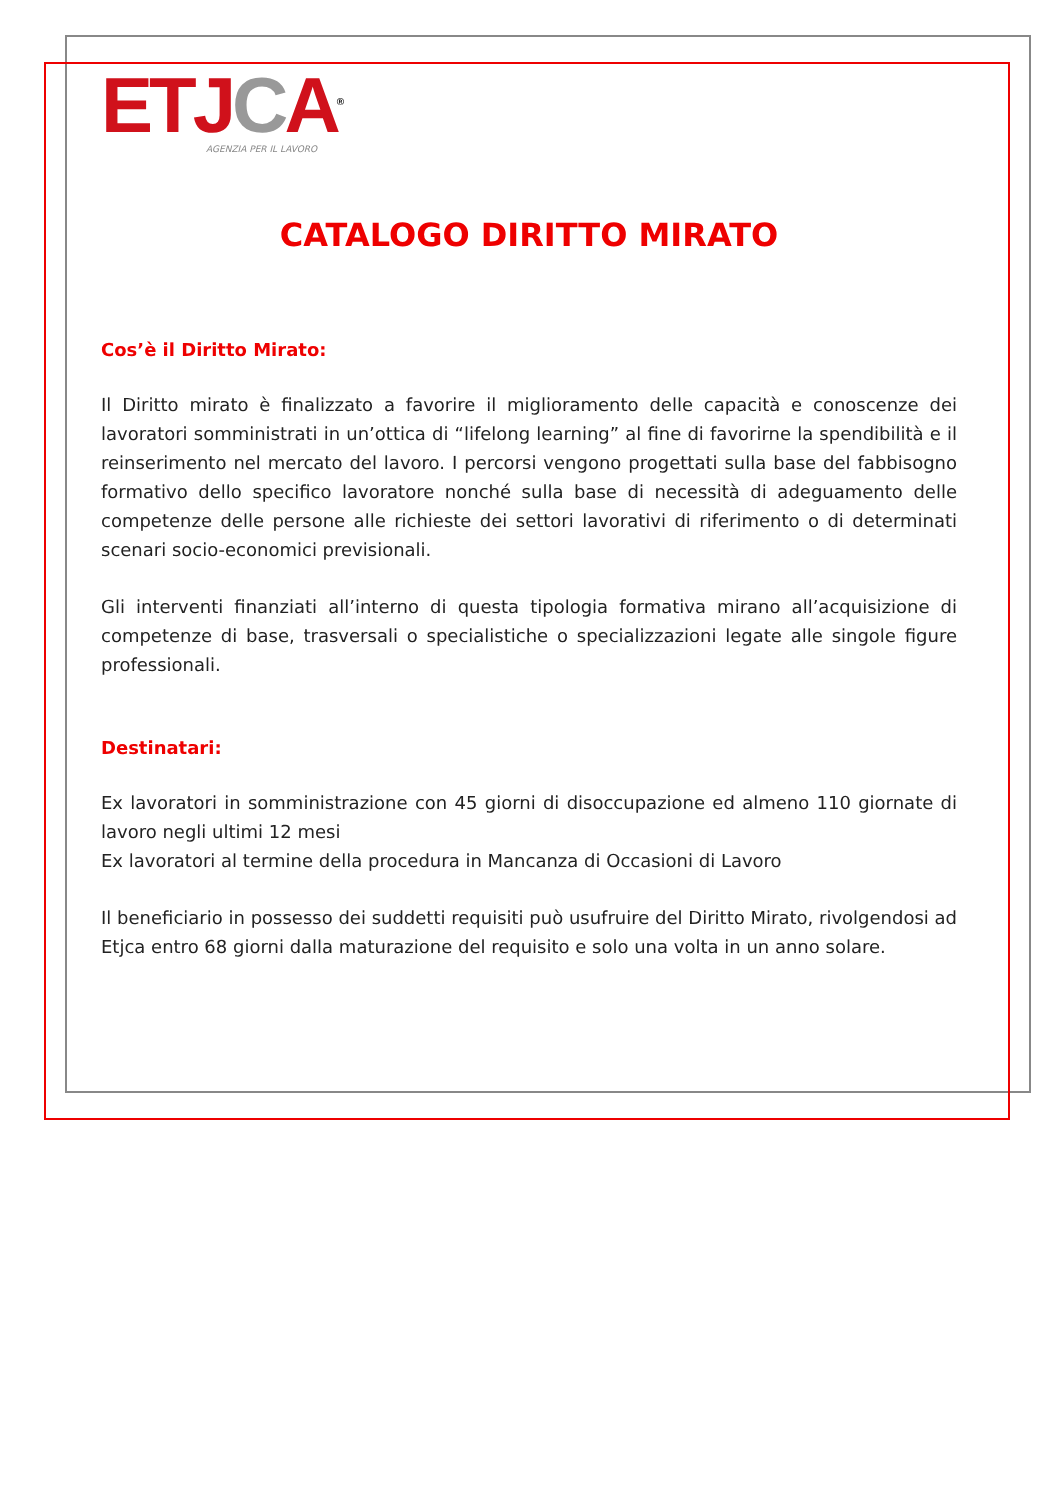ET JCA<sup>®</sup>
AGENZIA PER IL LAVORO
CATALOGO DIRITTO MIRATO
Cos’è il Diritto Mirato:
Il Diritto mirato è finalizzato a favorire il miglioramento delle capacità e conoscenze dei lavoratori somministrati in un’ottica di “lifelong learning” al fine di favorirne la spendibilità e il reinserimento nel mercato del lavoro. I percorsi vengono progettati sulla base del fabbisogno formativo dello specifico lavoratore nonché sulla base di necessità di adeguamento delle competenze delle persone alle richieste dei settori lavorativi di riferimento o di determinati scenari socio-economici previsionali.
Gli interventi finanziati all’interno di questa tipologia formativa mirano all’acquisizione di competenze di base, trasversali o specialistiche o specializzazioni legate alle singole figure professionali.
Destinatari:
Ex lavoratori in somministrazione con 45 giorni di disoccupazione ed almeno 110 giornate di lavoro negli ultimi 12 mesi
Ex lavoratori al termine della procedura in Mancanza di Occasioni di Lavoro
Il beneficiario in possesso dei suddetti requisiti può usufruire del Diritto Mirato, rivolgendosi ad Etjca entro 68 giorni dalla maturazione del requisito e solo una volta in un anno solare.